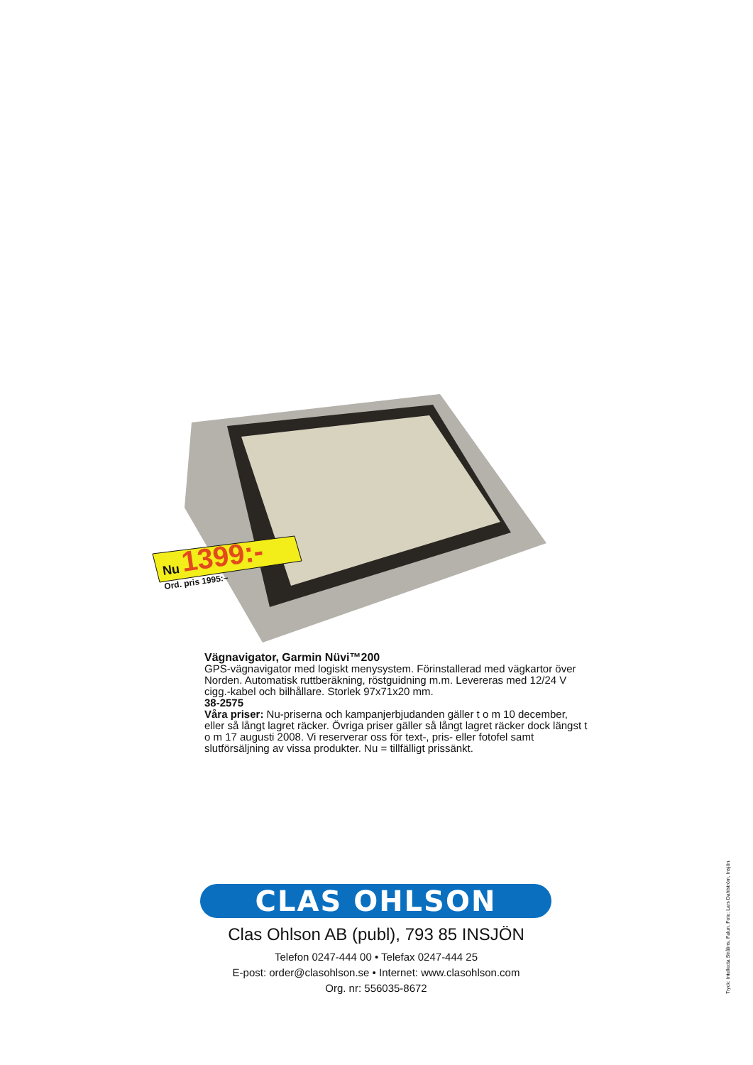Nu
1399:-
Ord. pris 1995:–
Vägnavigator, Garmin Nüvi™200
GPS-vägnavigator med logiskt menysystem. Förinstallerad med vägkartor över Norden. Automatisk ruttberäkning, röstguidning m.m. Levereras med 12/24 V cigg.-kabel och bilhållare. Storlek 97x71x20 mm.
38-2575
Våra priser: Nu-priserna och kampanjerbjudanden gäller t o m 10 december, eller så långt lagret räcker. Övriga priser gäller så långt lagret räcker dock längst t o m 17 augusti 2008. Vi reserverar oss för text-, pris- eller fotofel samt slutförsäljning av vissa produkter. Nu = tillfälligt prissänkt.
CLAS OHLSON
Clas Ohlson AB (publ), 793 85 INSJÖN
Telefon 0247-444 00 • Telefax 0247-444 25
E-post: order@clasohlson.se • Internet: www.clasohlson.com
Org. nr: 556035-8672
Tryck: Intellecta Strålins, Falun. Foto: Lars Dahlström, Insjön.